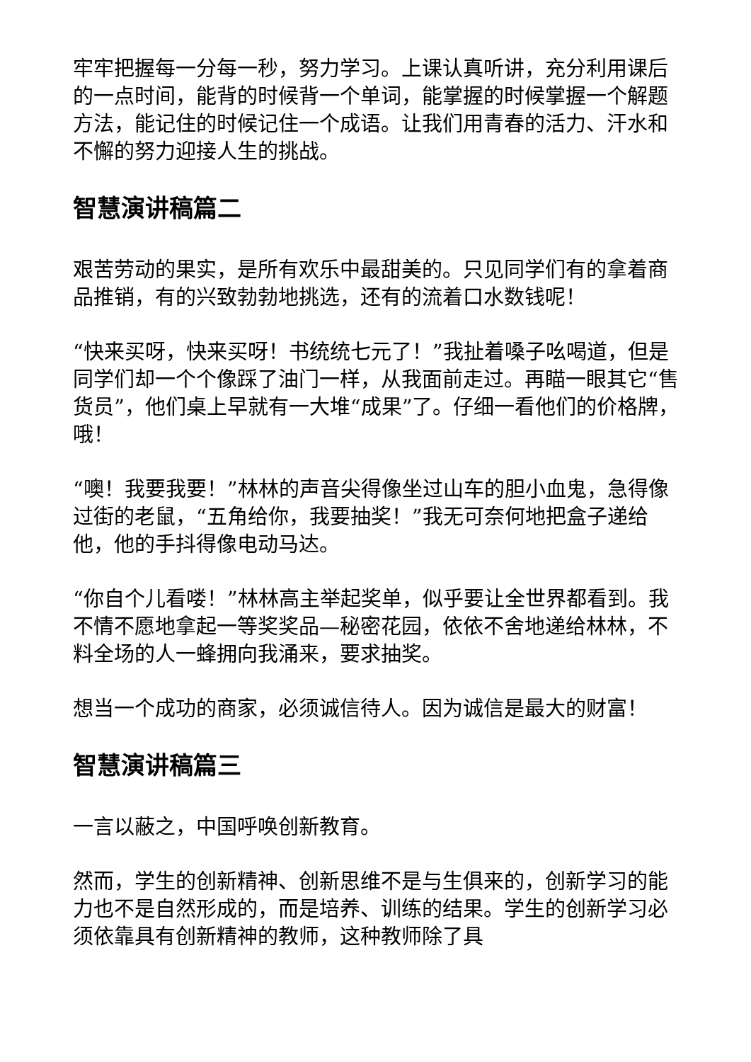牢牢把握每一分每一秒，努力学习。上课认真听讲，充分利用课后的一点时间，能背的时候背一个单词，能掌握的时候掌握一个解题方法，能记住的时候记住一个成语。让我们用青春的活力、汗水和不懈的努力迎接人生的挑战。
智慧演讲稿篇二
艰苦劳动的果实，是所有欢乐中最甜美的。只见同学们有的拿着商品推销，有的兴致勃勃地挑选，还有的流着口水数钱呢！
“快来买呀，快来买呀！书统统七元了！”我扯着嗓子吆喝道，但是同学们却一个个像踩了油门一样，从我面前走过。再瞄一眼其它“售货员”，他们桌上早就有一大堆“成果”了。仔细一看他们的价格牌，哦！
“噢！我要我要！”林林的声音尖得像坐过山车的胆小血鬼，急得像过街的老鼠，“五角给你，我要抽奖！”我无可奈何地把盒子递给他，他的手抖得像电动马达。
“你自个儿看喽！”林林高主举起奖单，似乎要让全世界都看到。我不情不愿地拿起一等奖奖品—秘密花园，依依不舍地递给林林，不料全场的人一蜂拥向我涌来，要求抽奖。
想当一个成功的商家，必须诚信待人。因为诚信是最大的财富！
智慧演讲稿篇三
一言以蔽之，中国呼唤创新教育。
然而，学生的创新精神、创新思维不是与生俱来的，创新学习的能力也不是自然形成的，而是培养、训练的结果。学生的创新学习必须依靠具有创新精神的教师，这种教师除了具